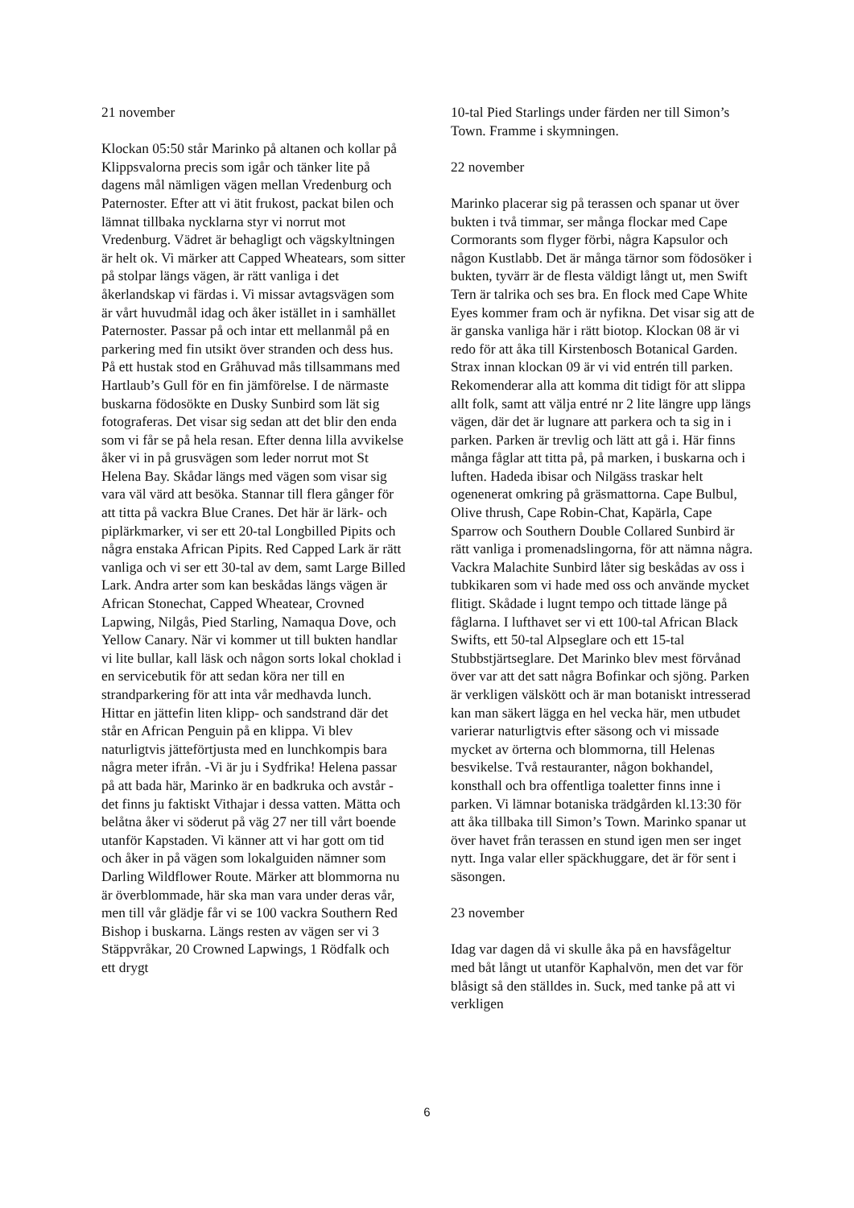21 november
Klockan 05:50 står Marinko på altanen och kollar på Klippsvalorna precis som igår och tänker lite på dagens mål nämligen vägen mellan Vredenburg och Paternoster. Efter att vi ätit frukost, packat bilen och lämnat tillbaka nycklarna styr vi norrut mot Vredenburg. Vädret är behagligt och vägskyltningen är helt ok. Vi märker att Capped Wheatears, som sitter på stolpar längs vägen, är rätt vanliga i det åkerlandskap vi färdas i. Vi missar avtagsvägen som är vårt huvudmål idag och åker istället in i samhället Paternoster. Passar på och intar ett mellanmål på en parkering med fin utsikt över stranden och dess hus. På ett hustak stod en Gråhuvad mås tillsammans med Hartlaub’s Gull för en fin jämförelse. I de närmaste buskarna födosökte en Dusky Sunbird som lät sig fotograferas. Det visar sig sedan att det blir den enda som vi får se på hela resan. Efter denna lilla avvikelse åker vi in på grusvägen som leder norrut mot St Helena Bay. Skådar längs med vägen som visar sig vara väl värd att besöka. Stannar till flera gånger för att titta på vackra Blue Cranes. Det här är lärk- och piplärkmarker, vi ser ett 20-tal Longbilled Pipits och några enstaka African Pipits. Red Capped Lark är rätt vanliga och vi ser ett 30-tal av dem, samt Large Billed Lark. Andra arter som kan beskådas längs vägen är African Stonechat, Capped Wheatear, Crovned Lapwing, Nilgås, Pied Starling, Namaqua Dove, och Yellow Canary. När vi kommer ut till bukten handlar vi lite bullar, kall läsk och någon sorts lokal choklad i en servicebutik för att sedan köra ner till en strandparkering för att inta vår medhavda lunch. Hittar en jättefin liten klipp- och sandstrand där det står en African Penguin på en klippa. Vi blev naturligtvis jätteförtjusta med en lunchkompis bara några meter ifrån. -Vi är ju i Sydfrika! Helena passar på att bada här, Marinko är en badkruka och avstår - det finns ju faktiskt Vithajar i dessa vatten. Mätta och belåtna åker vi söderut på väg 27 ner till vårt boende utanför Kapstaden. Vi känner att vi har gott om tid och åker in på vägen som lokalguiden nämner som Darling Wildflower Route. Märker att blommorna nu är överblommade, här ska man vara under deras vår, men till vår glädje får vi se 100 vackra Southern Red Bishop i buskarna. Längs resten av vägen ser vi 3 Stäppvråkar, 20 Crowned Lapwings, 1 Rödfalk och ett drygt
10-tal Pied Starlings under färden ner till Simon’s Town. Framme i skymningen.
22 november
Marinko placerar sig på terassen och spanar ut över bukten i två timmar, ser många flockar med Cape Cormorants som flyger förbi, några Kapsulor och någon Kustlabb. Det är många tärnor som födosöker i bukten, tyvärr är de flesta väldigt långt ut, men Swift Tern är talrika och ses bra. En flock med Cape White Eyes kommer fram och är nyfikna. Det visar sig att de är ganska vanliga här i rätt biotop. Klockan 08 är vi redo för att åka till Kirstenbosch Botanical Garden. Strax innan klockan 09 är vi vid entrén till parken. Rekomenderar alla att komma dit tidigt för att slippa allt folk, samt att välja entré nr 2 lite längre upp längs vägen, där det är lugnare att parkera och ta sig in i parken. Parken är trevlig och lätt att gå i. Här finns många fåglar att titta på, på marken, i buskarna och i luften. Hadeda ibisar och Nilgäss traskar helt ogenenerat omkring på gräsmattorna. Cape Bulbul, Olive thrush, Cape Robin-Chat, Kapärla, Cape Sparrow och Southern Double Collared Sunbird är rätt vanliga i promenadslingorna, för att nämna några. Vackra Malachite Sunbird låter sig beskådas av oss i tubkikaren som vi hade med oss och använde mycket flitigt. Skådade i lugnt tempo och tittade länge på fåglarna. I lufthavet ser vi ett 100-tal African Black Swifts, ett 50-tal Alpseglare och ett 15-tal Stubbstjärtseglare. Det Marinko blev mest förvånad över var att det satt några Bofinkar och sjöng. Parken är verkligen välskött och är man botaniskt intresserad kan man säkert lägga en hel vecka här, men utbudet varierar naturligtvis efter säsong och vi missade mycket av örterna och blommorna, till Helenas besvikelse. Två restauranter, någon bokhandel, konsthall och bra offentliga toaletter finns inne i parken. Vi lämnar botaniska trädgården kl.13:30 för att åka tillbaka till Simon’s Town. Marinko spanar ut över havet från terassen en stund igen men ser inget nytt. Inga valar eller späckhuggare, det är för sent i säsongen.
23 november
Idag var dagen då vi skulle åka på en havsfågeltur med båt långt ut utanför Kaphalvön, men det var för blåsigt så den ställdes in. Suck, med tanke på att vi verkligen
6